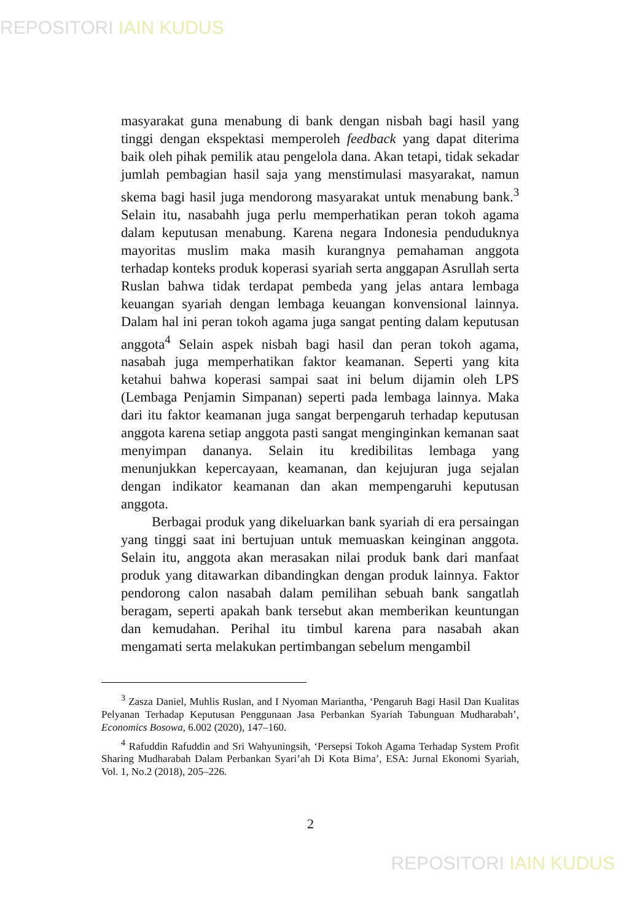REPOSITORI IAIN KUDUS
masyarakat guna menabung di bank dengan nisbah bagi hasil yang tinggi dengan ekspektasi memperoleh feedback yang dapat diterima baik oleh pihak pemilik atau pengelola dana. Akan tetapi, tidak sekadar jumlah pembagian hasil saja yang menstimulasi masyarakat, namun skema bagi hasil juga mendorong masyarakat untuk menabung bank.<sup>3</sup> Selain itu, nasabahh juga perlu memperhatikan peran tokoh agama dalam keputusan menabung. Karena negara Indonesia penduduknya mayoritas muslim maka masih kurangnya pemahaman anggota terhadap konteks produk koperasi syariah serta anggapan Asrullah serta Ruslan bahwa tidak terdapat pembeda yang jelas antara lembaga keuangan syariah dengan lembaga keuangan konvensional lainnya. Dalam hal ini peran tokoh agama juga sangat penting dalam keputusan anggota<sup>4</sup> Selain aspek nisbah bagi hasil dan peran tokoh agama, nasabah juga memperhatikan faktor keamanan. Seperti yang kita ketahui bahwa koperasi sampai saat ini belum dijamin oleh LPS (Lembaga Penjamin Simpanan) seperti pada lembaga lainnya. Maka dari itu faktor keamanan juga sangat berpengaruh terhadap keputusan anggota karena setiap anggota pasti sangat menginginkan kemanan saat menyimpan dananya. Selain itu kredibilitas lembaga yang menunjukkan kepercayaan, keamanan, dan kejujuran juga sejalan dengan indikator keamanan dan akan mempengaruhi keputusan anggota.
Berbagai produk yang dikeluarkan bank syariah di era persaingan yang tinggi saat ini bertujuan untuk memuaskan keinginan anggota. Selain itu, anggota akan merasakan nilai produk bank dari manfaat produk yang ditawarkan dibandingkan dengan produk lainnya. Faktor pendorong calon nasabah dalam pemilihan sebuah bank sangatlah beragam, seperti apakah bank tersebut akan memberikan keuntungan dan kemudahan. Perihal itu timbul karena para nasabah akan mengamati serta melakukan pertimbangan sebelum mengambil
<sup>3</sup> Zasza Daniel, Muhlis Ruslan, and I Nyoman Mariantha, ‘Pengaruh Bagi Hasil Dan Kualitas Pelyanan Terhadap Keputusan Penggunaan Jasa Perbankan Syariah Tabunguan Mudharabah’, Economics Bosowa, 6.002 (2020), 147–160.
<sup>4</sup> Rafuddin Rafuddin and Sri Wahyuningsih, ‘Persepsi Tokoh Agama Terhadap System Profit Sharing Mudharabah Dalam Perbankan Syari’ah Di Kota Bima’, ESA: Jurnal Ekonomi Syariah, Vol. 1, No.2 (2018), 205–226.
2
REPOSITORI IAIN KUDUS